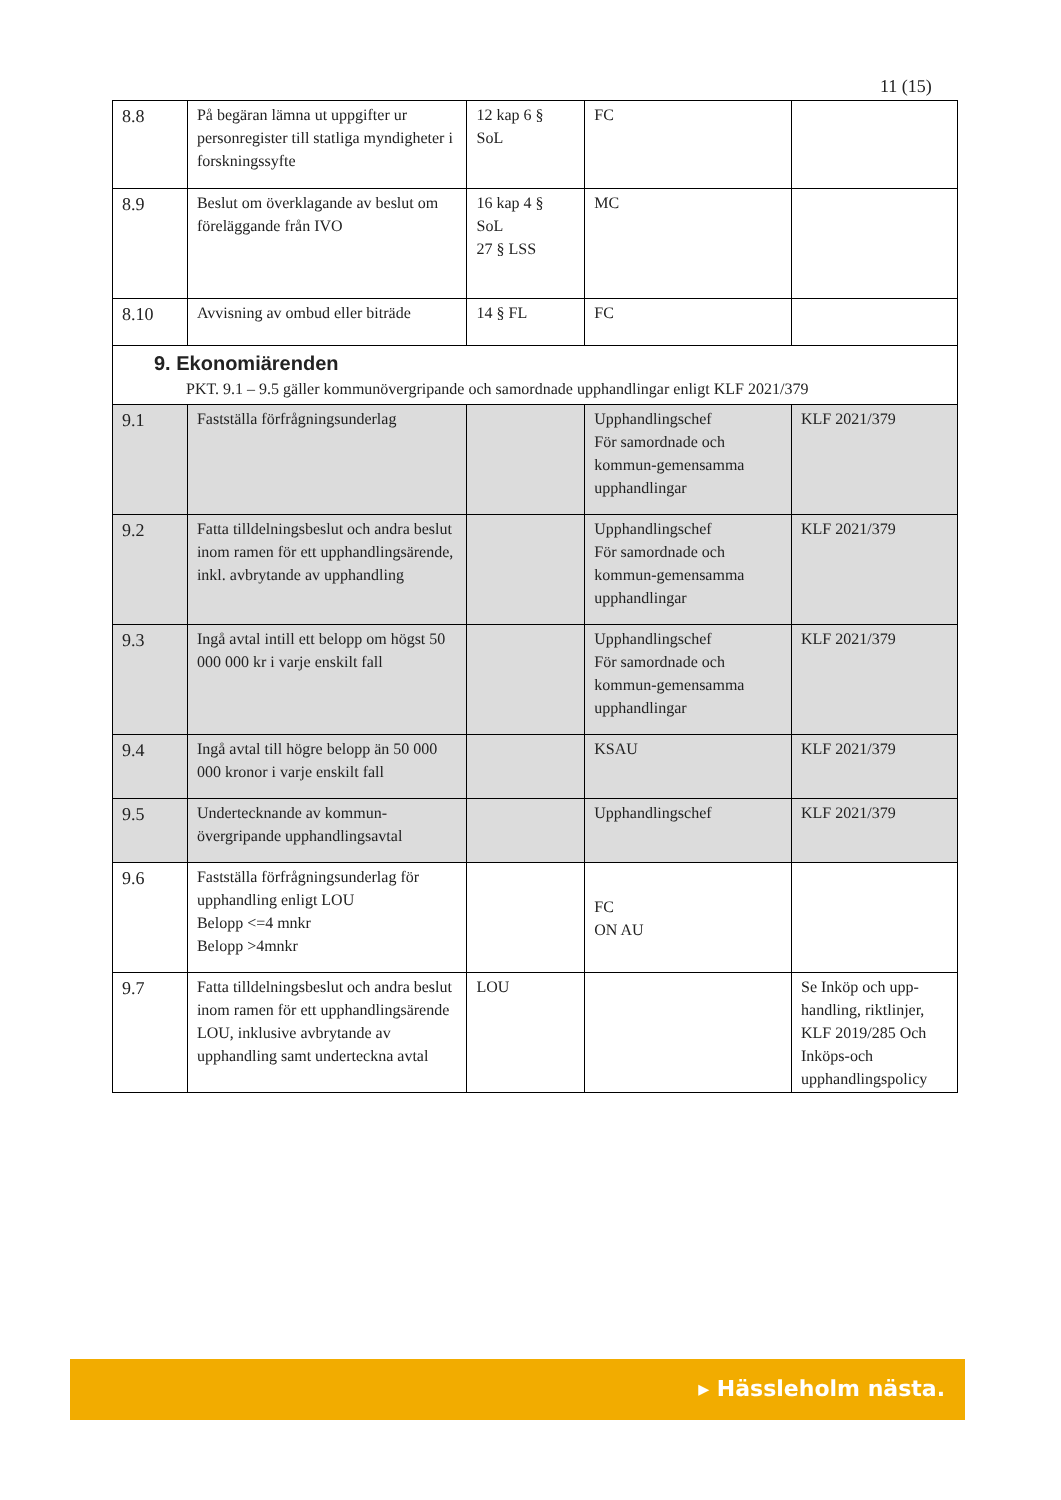11 (15)
| 8.8 | På begäran lämna ut uppgifter ur personregister till statliga myndigheter i forskningssyfte | 12 kap 6 § SoL | FC | |
| 8.9 | Beslut om överklagande av beslut om föreläggande från IVO | 16 kap 4 § SoL 27 § LSS | MC | |
| 8.10 | Avvisning av ombud eller biträde | 14 § FL | FC | |
| 9. Ekonomiärenden PKT. 9.1 – 9.5 gäller kommunövergripande och samordnade upphandlingar enligt KLF 2021/379 | | | | |
| 9.1 | Fastställa förfrågningsunderlag | | Upphandlingschef För samordnade och kommun-gemensamma upphandlingar | KLF 2021/379 |
| 9.2 | Fatta tilldelningsbeslut och andra beslut inom ramen för ett upphandlingsärende, inkl. avbrytande av upphandling | | Upphandlingschef För samordnade och kommun-gemensamma upphandlingar | KLF 2021/379 |
| 9.3 | Ingå avtal intill ett belopp om högst 50 000 000 kr i varje enskilt fall | | Upphandlingschef För samordnade och kommun-gemensamma upphandlingar | KLF 2021/379 |
| 9.4 | Ingå avtal till högre belopp än 50 000 000 kronor i varje enskilt fall | | KSAU | KLF 2021/379 |
| 9.5 | Undertecknande av kommun-övergripande upphandlingsavtal | | Upphandlingschef | KLF 2021/379 |
| 9.6 | Fastställa förfrågningsunderlag för upphandling enligt LOU Belopp <=4 mnkr Belopp >4mnkr | | FC ON AU | |
| 9.7 | Fatta tilldelningsbeslut och andra beslut inom ramen för ett upphandlingsärende LOU, inklusive avbrytande av upphandling samt underteckna avtal | LOU | | Se Inköp och upp-handling, riktlinjer, KLF 2019/285 Och Inköps-och upphandlingspolicy |
▸ Hässleholm nästa.